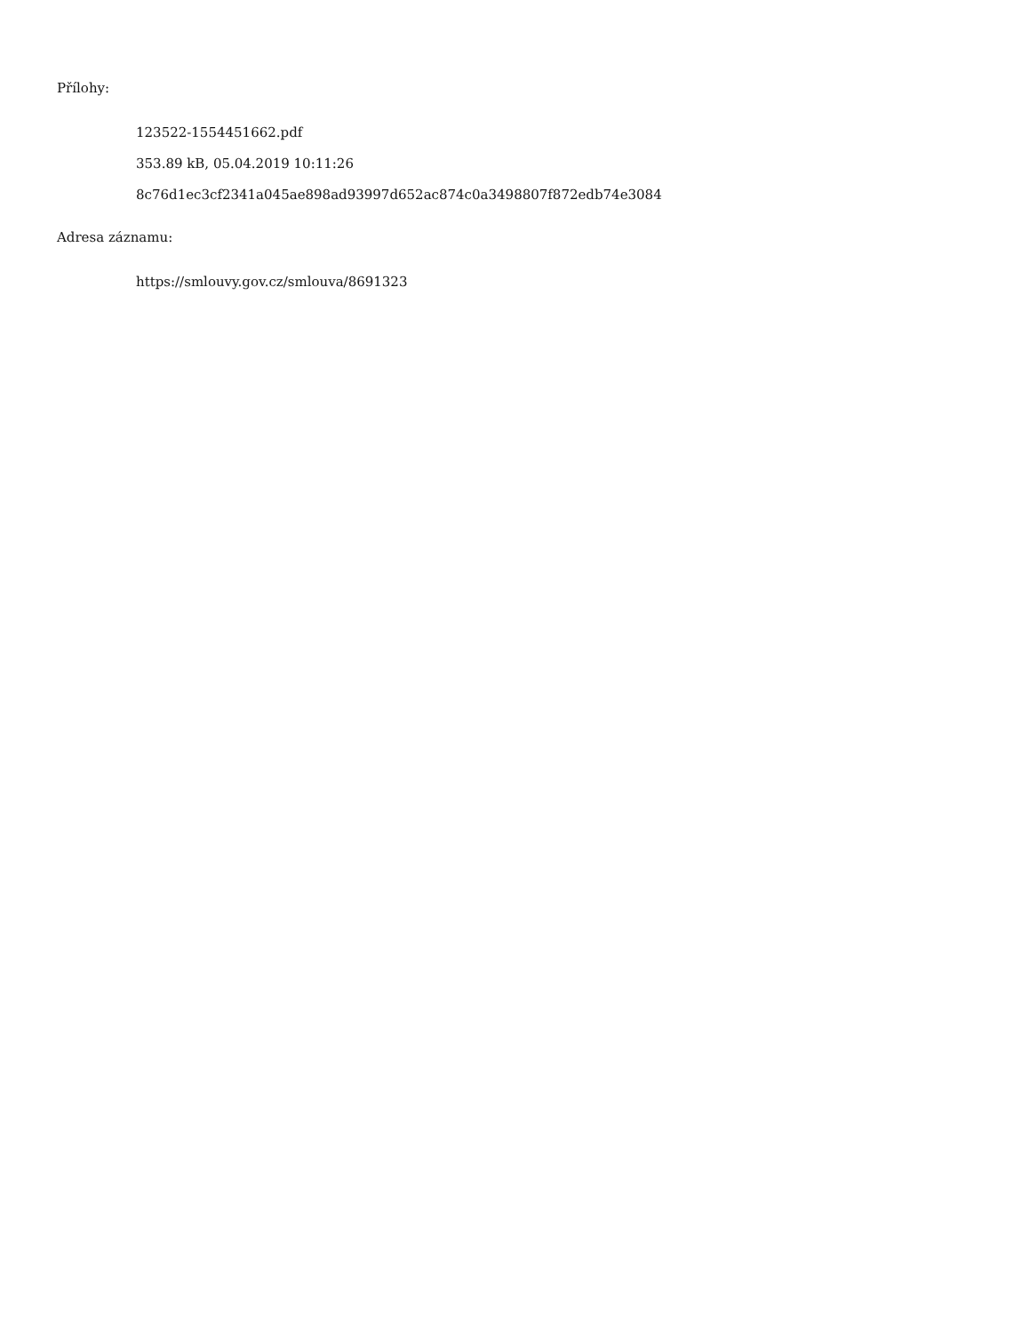Přílohy:
123522-1554451662.pdf
353.89 kB, 05.04.2019 10:11:26
8c76d1ec3cf2341a045ae898ad93997d652ac874c0a3498807f872edb74e3084
Adresa záznamu:
https://smlouvy.gov.cz/smlouva/8691323